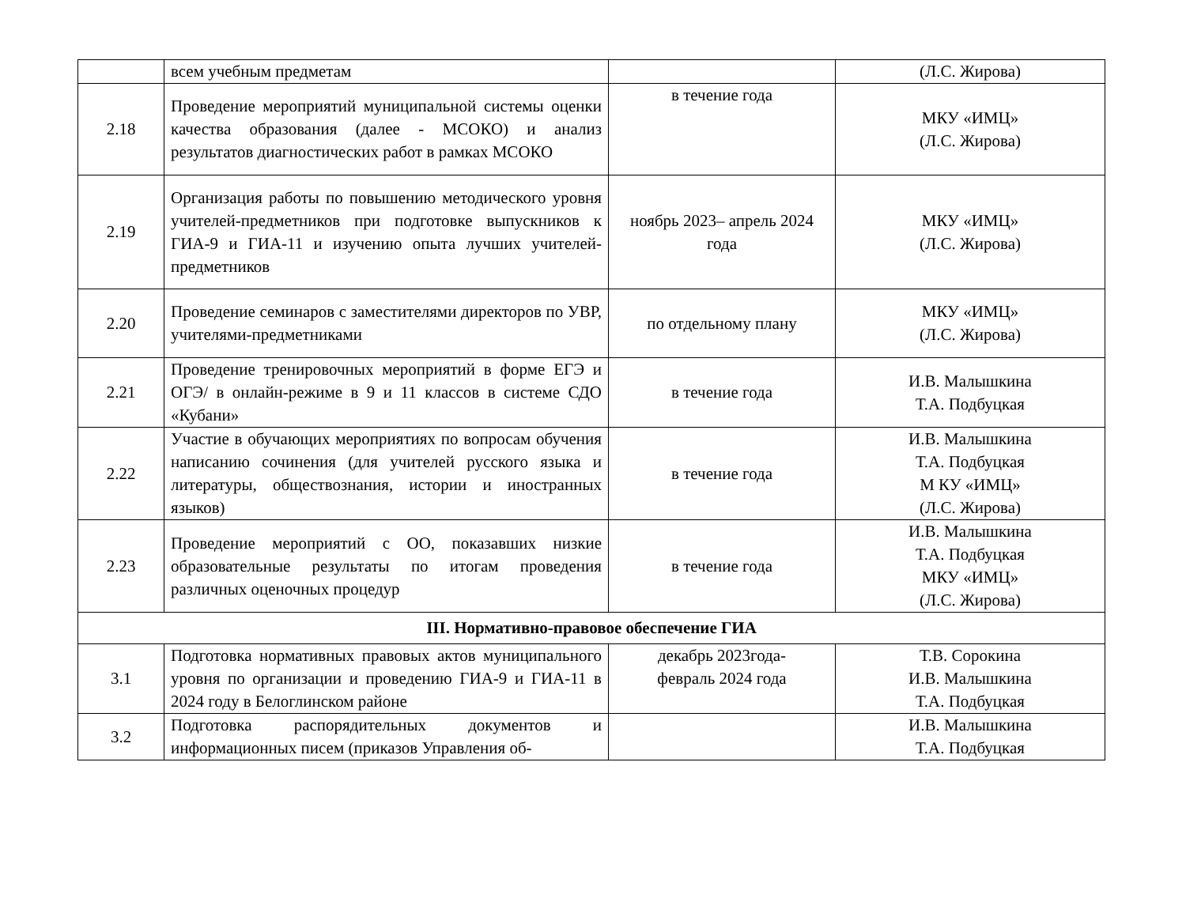| | всем учебным предметам | | (Л.С. Жирова) |
| 2.18 | Проведение мероприятий муниципальной системы оценки качества образования (далее - МСОКО) и анализ результатов диагностических работ в рамках МСОКО | в течение года | МКУ «ИМЦ» (Л.С. Жирова) |
| 2.19 | Организация работы по повышению методического уровня учителей-предметников при подготовке выпускников к ГИА-9 и ГИА-11 и изучению опыта лучших учителей-предметников | ноябрь 2023– апрель 2024 года | МКУ «ИМЦ» (Л.С. Жирова) |
| 2.20 | Проведение семинаров с заместителями директоров по УВР, учителями-предметниками | по отдельному плану | МКУ «ИМЦ» (Л.С. Жирова) |
| 2.21 | Проведение тренировочных мероприятий в форме ЕГЭ и ОГЭ/ в онлайн-режиме в 9 и 11 классов в системе СДО «Кубани» | в течение года | И.В. Малышкина Т.А. Подбуцкая |
| 2.22 | Участие в обучающих мероприятиях по вопросам обучения написанию сочинения (для учителей русского языка и литературы, обществознания, истории и иностранных языков) | в течение года | И.В. Малышкина Т.А. Подбуцкая М КУ «ИМЦ» (Л.С. Жирова) |
| 2.23 | Проведение мероприятий с ОО, показавших низкие образовательные результаты по итогам проведения различных оценочных процедур | в течение года | И.В. Малышкина Т.А. Подбуцкая МКУ «ИМЦ» (Л.С. Жирова) |
| III. Нормативно-правовое обеспечение ГИА | | | |
| 3.1 | Подготовка нормативных правовых актов муниципального уровня по организации и проведению ГИА-9 и ГИА-11 в 2024 году в Белоглинском районе | декабрь 2023года- февраль 2024 года | Т.В. Сорокина И.В. Малышкина Т.А. Подбуцкая |
| 3.2 | Подготовка распорядительных документов и информационных писем (приказов Управления об- | | И.В. Малышкина Т.А. Подбуцкая |